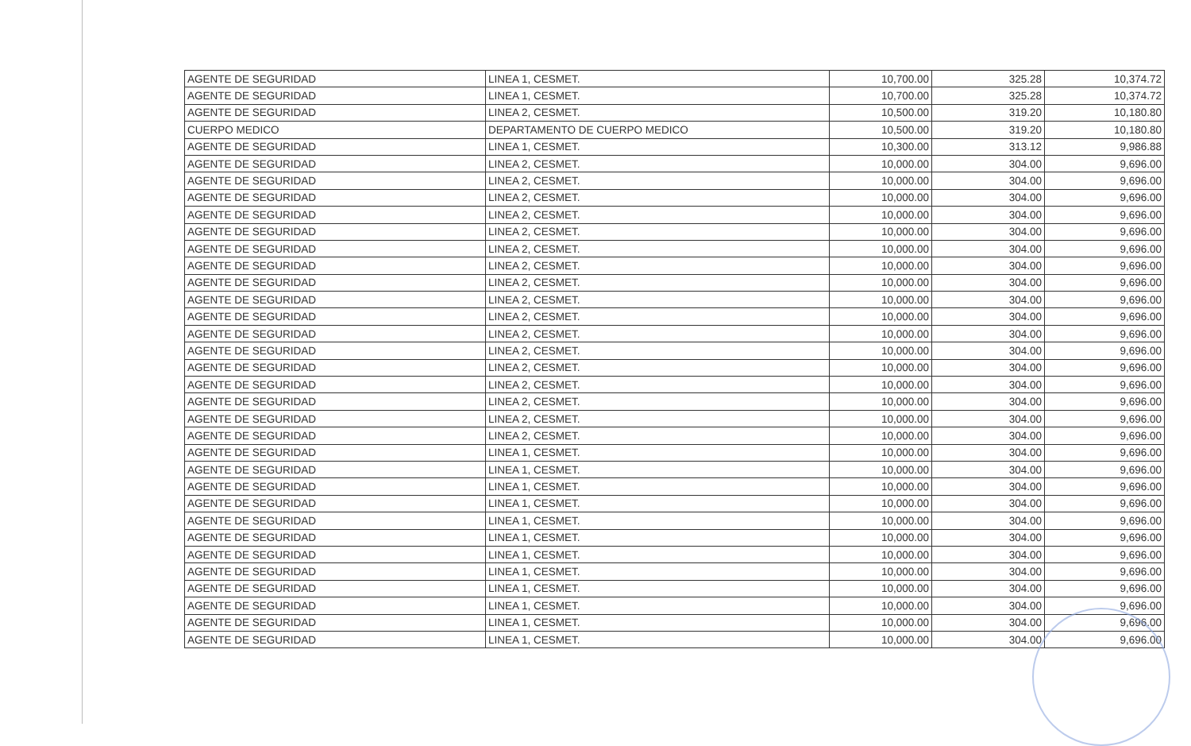| AGENTE DE SEGURIDAD | LINEA 1, CESMET. | 10,700.00 | 325.28 | 10,374.72 |
| AGENTE DE SEGURIDAD | LINEA 1, CESMET. | 10,700.00 | 325.28 | 10,374.72 |
| AGENTE DE SEGURIDAD | LINEA 2, CESMET. | 10,500.00 | 319.20 | 10,180.80 |
| CUERPO MEDICO | DEPARTAMENTO DE CUERPO MEDICO | 10,500.00 | 319.20 | 10,180.80 |
| AGENTE DE SEGURIDAD | LINEA 1, CESMET. | 10,300.00 | 313.12 | 9,986.88 |
| AGENTE DE SEGURIDAD | LINEA 2, CESMET. | 10,000.00 | 304.00 | 9,696.00 |
| AGENTE DE SEGURIDAD | LINEA 2, CESMET. | 10,000.00 | 304.00 | 9,696.00 |
| AGENTE DE SEGURIDAD | LINEA 2, CESMET. | 10,000.00 | 304.00 | 9,696.00 |
| AGENTE DE SEGURIDAD | LINEA 2, CESMET. | 10,000.00 | 304.00 | 9,696.00 |
| AGENTE DE SEGURIDAD | LINEA 2, CESMET. | 10,000.00 | 304.00 | 9,696.00 |
| AGENTE DE SEGURIDAD | LINEA 2, CESMET. | 10,000.00 | 304.00 | 9,696.00 |
| AGENTE DE SEGURIDAD | LINEA 2, CESMET. | 10,000.00 | 304.00 | 9,696.00 |
| AGENTE DE SEGURIDAD | LINEA 2, CESMET. | 10,000.00 | 304.00 | 9,696.00 |
| AGENTE DE SEGURIDAD | LINEA 2, CESMET. | 10,000.00 | 304.00 | 9,696.00 |
| AGENTE DE SEGURIDAD | LINEA 2, CESMET. | 10,000.00 | 304.00 | 9,696.00 |
| AGENTE DE SEGURIDAD | LINEA 2, CESMET. | 10,000.00 | 304.00 | 9,696.00 |
| AGENTE DE SEGURIDAD | LINEA 2, CESMET. | 10,000.00 | 304.00 | 9,696.00 |
| AGENTE DE SEGURIDAD | LINEA 2, CESMET. | 10,000.00 | 304.00 | 9,696.00 |
| AGENTE DE SEGURIDAD | LINEA 2, CESMET. | 10,000.00 | 304.00 | 9,696.00 |
| AGENTE DE SEGURIDAD | LINEA 2, CESMET. | 10,000.00 | 304.00 | 9,696.00 |
| AGENTE DE SEGURIDAD | LINEA 2, CESMET. | 10,000.00 | 304.00 | 9,696.00 |
| AGENTE DE SEGURIDAD | LINEA 2, CESMET. | 10,000.00 | 304.00 | 9,696.00 |
| AGENTE DE SEGURIDAD | LINEA 1, CESMET. | 10,000.00 | 304.00 | 9,696.00 |
| AGENTE DE SEGURIDAD | LINEA 1, CESMET. | 10,000.00 | 304.00 | 9,696.00 |
| AGENTE DE SEGURIDAD | LINEA 1, CESMET. | 10,000.00 | 304.00 | 9,696.00 |
| AGENTE DE SEGURIDAD | LINEA 1, CESMET. | 10,000.00 | 304.00 | 9,696.00 |
| AGENTE DE SEGURIDAD | LINEA 1, CESMET. | 10,000.00 | 304.00 | 9,696.00 |
| AGENTE DE SEGURIDAD | LINEA 1, CESMET. | 10,000.00 | 304.00 | 9,696.00 |
| AGENTE DE SEGURIDAD | LINEA 1, CESMET. | 10,000.00 | 304.00 | 9,696.00 |
| AGENTE DE SEGURIDAD | LINEA 1, CESMET. | 10,000.00 | 304.00 | 9,696.00 |
| AGENTE DE SEGURIDAD | LINEA 1, CESMET. | 10,000.00 | 304.00 | 9,696.00 |
| AGENTE DE SEGURIDAD | LINEA 1, CESMET. | 10,000.00 | 304.00 | 9,696.00 |
| AGENTE DE SEGURIDAD | LINEA 1, CESMET. | 10,000.00 | 304.00 | 9,696.00 |
| AGENTE DE SEGURIDAD | LINEA 1, CESMET. | 10,000.00 | 304.00 | 9,696.00 |